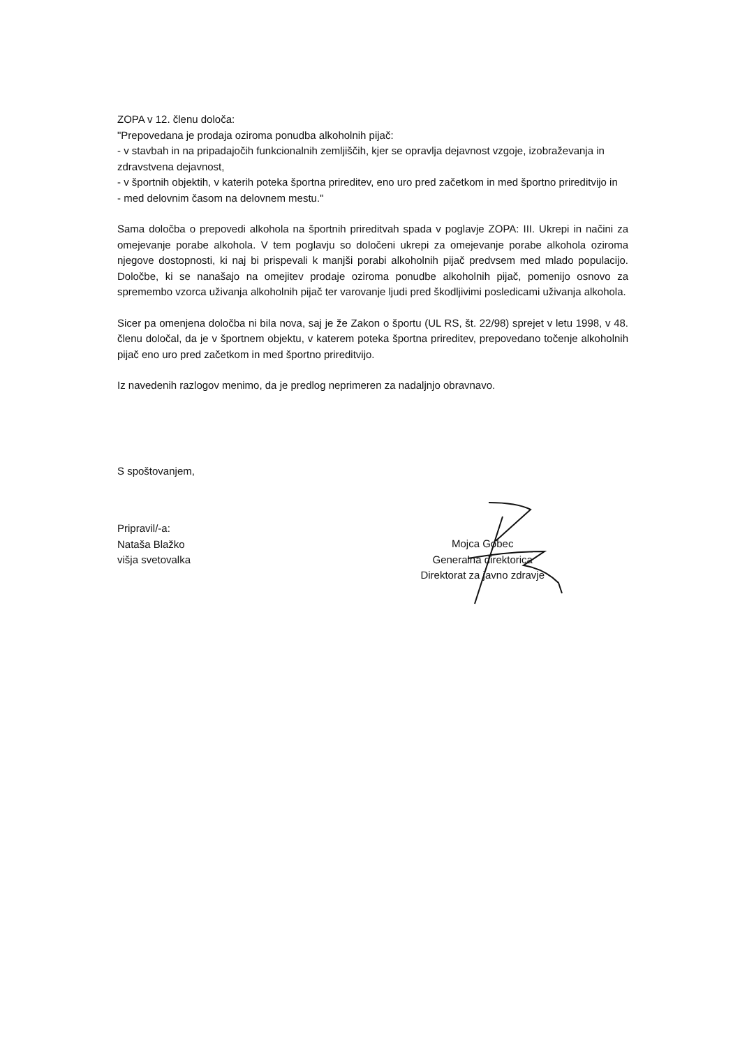ZOPA v 12. členu določa:
"Prepovedana je prodaja oziroma ponudba alkoholnih pijač:
- v stavbah in na pripadajočih funkcionalnih zemljiščih, kjer se opravlja dejavnost vzgoje, izobraževanja in zdravstvena dejavnost,
- v športnih objektih, v katerih poteka športna prireditev, eno uro pred začetkom in med športno prireditvijo in
- med delovnim časom na delovnem mestu."
Sama določba o prepovedi alkohola na športnih prireditvah spada v poglavje ZOPA: III. Ukrepi in načini za omejevanje porabe alkohola. V tem poglavju so določeni ukrepi za omejevanje porabe alkohola oziroma njegove dostopnosti, ki naj bi prispevali k manjši porabi alkoholnih pijač predvsem med mlado populacijo. Določbe, ki se nanašajo na omejitev prodaje oziroma ponudbe alkoholnih pijač, pomenijo osnovo za spremembo vzorca uživanja alkoholnih pijač ter varovanje ljudi pred škodljivimi posledicami uživanja alkohola.
Sicer pa omenjena določba ni bila nova, saj je že Zakon o športu (UL RS, št. 22/98) sprejet v letu 1998, v 48. členu določal, da je v športnem objektu, v katerem poteka športna prireditev, prepovedano točenje alkoholnih pijač eno uro pred začetkom in med športno prireditvijo.
Iz navedenih razlogov menimo, da je predlog neprimeren za nadaljnjo obravnavo.
S spoštovanjem,
Pripravil/-a:
Nataša Blažko
višja svetovalka
Mojca Gobec
Generalna direktorica
Direktorat za javno zdravje